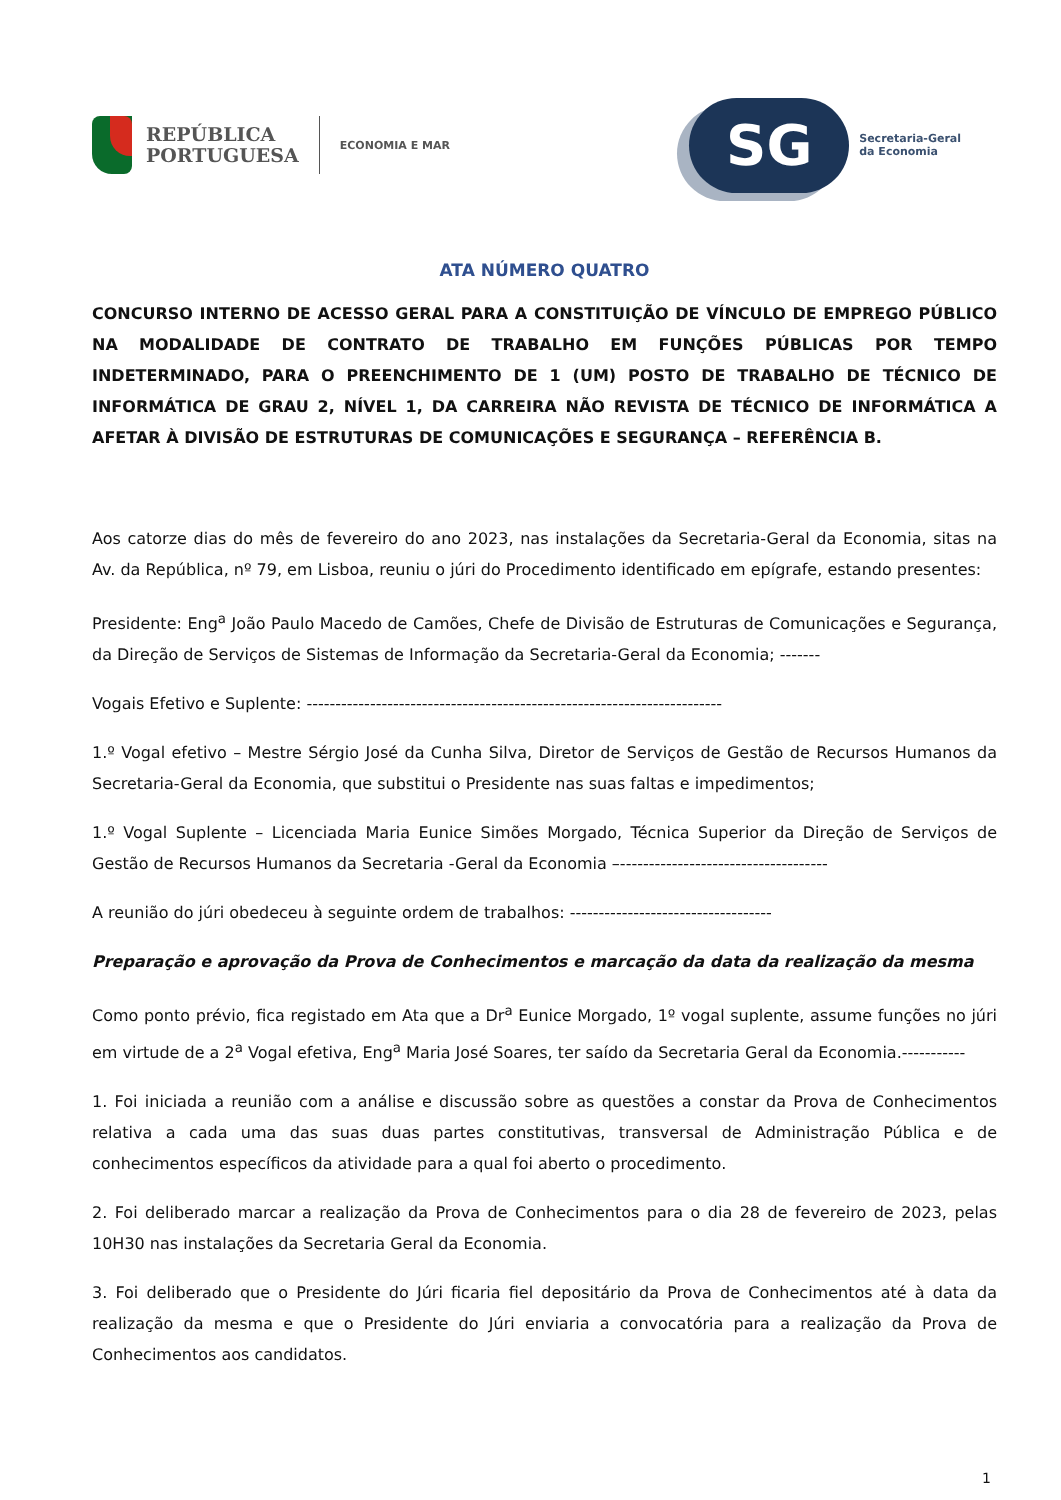REPÚBLICA
PORTUGUESA
ECONOMIA E MAR
SG
Secretaria-Geral
da Economia
ATA NÚMERO QUATRO
CONCURSO INTERNO DE ACESSO GERAL PARA A CONSTITUIÇÃO DE VÍNCULO DE EMPREGO PÚBLICO NA MODALIDADE DE CONTRATO DE TRABALHO EM FUNÇÕES PÚBLICAS POR TEMPO INDETERMINADO, PARA O PREENCHIMENTO DE 1 (UM) POSTO DE TRABALHO DE TÉCNICO DE INFORMÁTICA DE GRAU 2, NÍVEL 1, DA CARREIRA NÃO REVISTA DE TÉCNICO DE INFORMÁTICA A AFETAR À DIVISÃO DE ESTRUTURAS DE COMUNICAÇÕES E SEGURANÇA – REFERÊNCIA B.
Aos catorze dias do mês de fevereiro do ano 2023, nas instalações da Secretaria-Geral da Economia, sitas na Av. da República, nº 79, em Lisboa, reuniu o júri do Procedimento identificado em epígrafe, estando presentes:
Presidente: Eng<sup>a</sup> João Paulo Macedo de Camões, Chefe de Divisão de Estruturas de Comunicações e Segurança, da Direção de Serviços de Sistemas de Informação da Secretaria-Geral da Economia; -------
Vogais Efetivo e Suplente: ------------------------------------------------------------------------
1.º Vogal efetivo – Mestre Sérgio José da Cunha Silva, Diretor de Serviços de Gestão de Recursos Humanos da Secretaria-Geral da Economia, que substitui o Presidente nas suas faltas e impedimentos;
1.º Vogal Suplente – Licenciada Maria Eunice Simões Morgado, Técnica Superior da Direção de Serviços de Gestão de Recursos Humanos da Secretaria -Geral da Economia –------------------------------------
A reunião do júri obedeceu à seguinte ordem de trabalhos: -----------------------------------
Preparação e aprovação da Prova de Conhecimentos e marcação da data da realização da mesma
Como ponto prévio, fica registado em Ata que a Dr<sup>a</sup> Eunice Morgado, 1º vogal suplente, assume funções no júri em virtude de a 2<sup>a</sup> Vogal efetiva, Eng<sup>a</sup> Maria José Soares, ter saído da Secretaria Geral da Economia.-----------
1. Foi iniciada a reunião com a análise e discussão sobre as questões a constar da Prova de Conhecimentos relativa a cada uma das suas duas partes constitutivas, transversal de Administração Pública e de conhecimentos específicos da atividade para a qual foi aberto o procedimento.
2. Foi deliberado marcar a realização da Prova de Conhecimentos para o dia 28 de fevereiro de 2023, pelas 10H30 nas instalações da Secretaria Geral da Economia.
3. Foi deliberado que o Presidente do Júri ficaria fiel depositário da Prova de Conhecimentos até à data da realização da mesma e que o Presidente do Júri enviaria a convocatória para a realização da Prova de Conhecimentos aos candidatos.
1